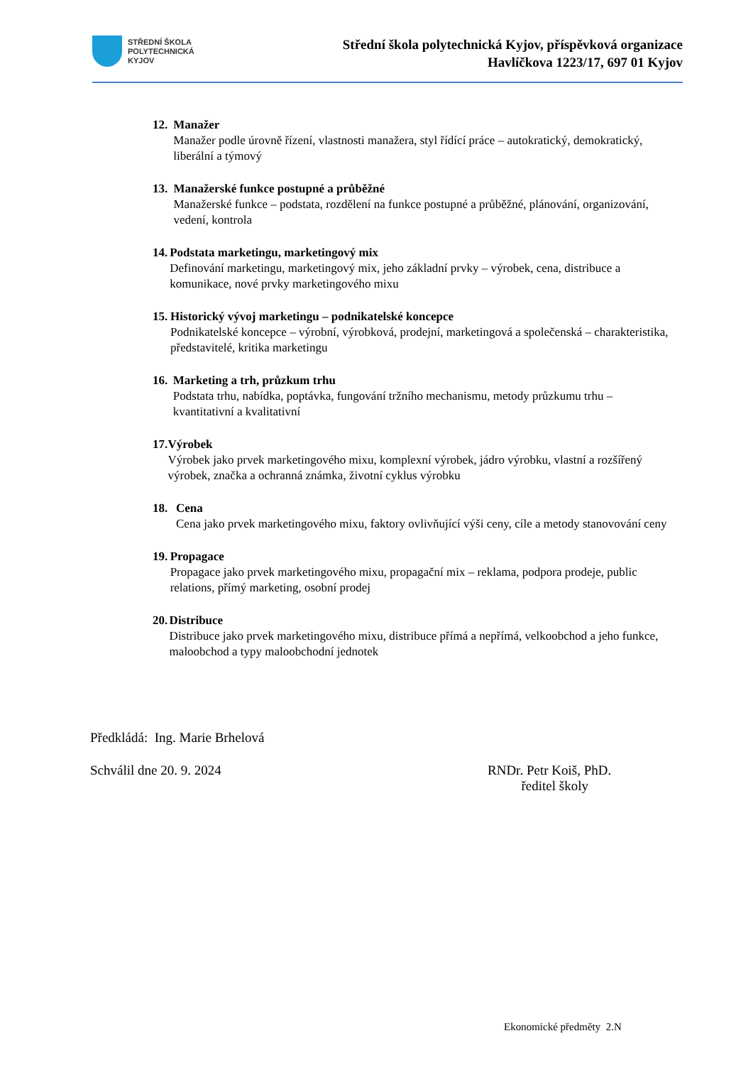STŘEDNÍ ŠKOLA
POLYTECHNICKÁ
KYJOV
Střední škola polytechnická Kyjov, příspěvková organizace
Havlíčkova 1223/17, 697 01 Kyjov
12. Manažer
Manažer podle úrovně řízení, vlastnosti manažera, styl řídící práce – autokratický, demokratický, liberální a týmový
13. Manažerské funkce postupné a průběžné
Manažerské funkce – podstata, rozdělení na funkce postupné a průběžné, plánování, organizování, vedení, kontrola
14. Podstata marketingu, marketingový mix
Definování marketingu, marketingový mix, jeho základní prvky – výrobek, cena, distribuce a komunikace, nové prvky marketingového mixu
15. Historický vývoj marketingu – podnikatelské koncepce
Podnikatelské koncepce – výrobní, výrobková, prodejní, marketingová a společenská – charakteristika, představitelé, kritika marketingu
16. Marketing a trh, průzkum trhu
Podstata trhu, nabídka, poptávka, fungování tržního mechanismu, metody průzkumu trhu – kvantitativní a kvalitativní
17. Výrobek
Výrobek jako prvek marketingového mixu, komplexní výrobek, jádro výrobku, vlastní a rozšířený výrobek, značka a ochranná známka, životní cyklus výrobku
18. Cena
Cena jako prvek marketingového mixu, faktory ovlivňující výši ceny, cíle a metody stanovování ceny
19. Propagace
Propagace jako prvek marketingového mixu, propagační mix – reklama, podpora prodeje, public relations, přímý marketing, osobní prodej
20. Distribuce
Distribuce jako prvek marketingového mixu, distribuce přímá a nepřímá, velkoobchod a jeho funkce, maloobchod a typy maloobchodní jednotek
Předkládá: Ing. Marie Brhelová
Schválil dne 20. 9. 2024 RNDr. Petr Koiš, PhD.
ředitel školy
Ekonomické předměty 2.N